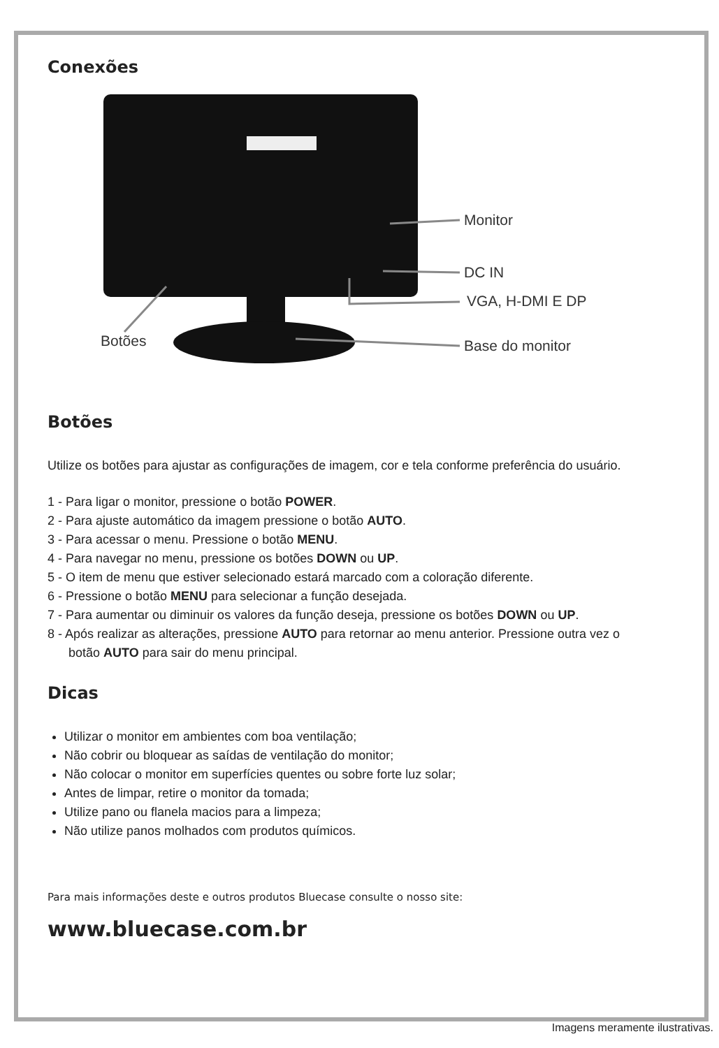Conexões
Monitor
DC IN
VGA, H-DMI E DP
Base do monitor Botões
Botões
Utilize os botões para ajustar as configurações de imagem, cor e tela conforme preferência do usuário.
1 - Para ligar o monitor, pressione o botão POWER.
2 - Para ajuste automático da imagem pressione o botão AUTO.
3 - Para acessar o menu. Pressione o botão MENU.
4 - Para navegar no menu, pressione os botões DOWN ou UP.
5 - O item de menu que estiver selecionado estará marcado com a coloração diferente.
6 - Pressione o botão MENU para selecionar a função desejada.
7 - Para aumentar ou diminuir os valores da função deseja, pressione os botões DOWN ou UP.
8 - Após realizar as alterações, pressione AUTO para retornar ao menu anterior. Pressione outra vez o
botão AUTO para sair do menu principal.
Dicas
Utilizar o monitor em ambientes com boa ventilação;
Não cobrir ou bloquear as saídas de ventilação do monitor;
Não colocar o monitor em superfícies quentes ou sobre forte luz solar;
Antes de limpar, retire o monitor da tomada;
Utilize pano ou flanela macios para a limpeza;
Não utilize panos molhados com produtos químicos.
Para mais informações deste e outros produtos Bluecase consulte o nosso site:
www.bluecase.com.br
Imagens meramente ilustrativas.